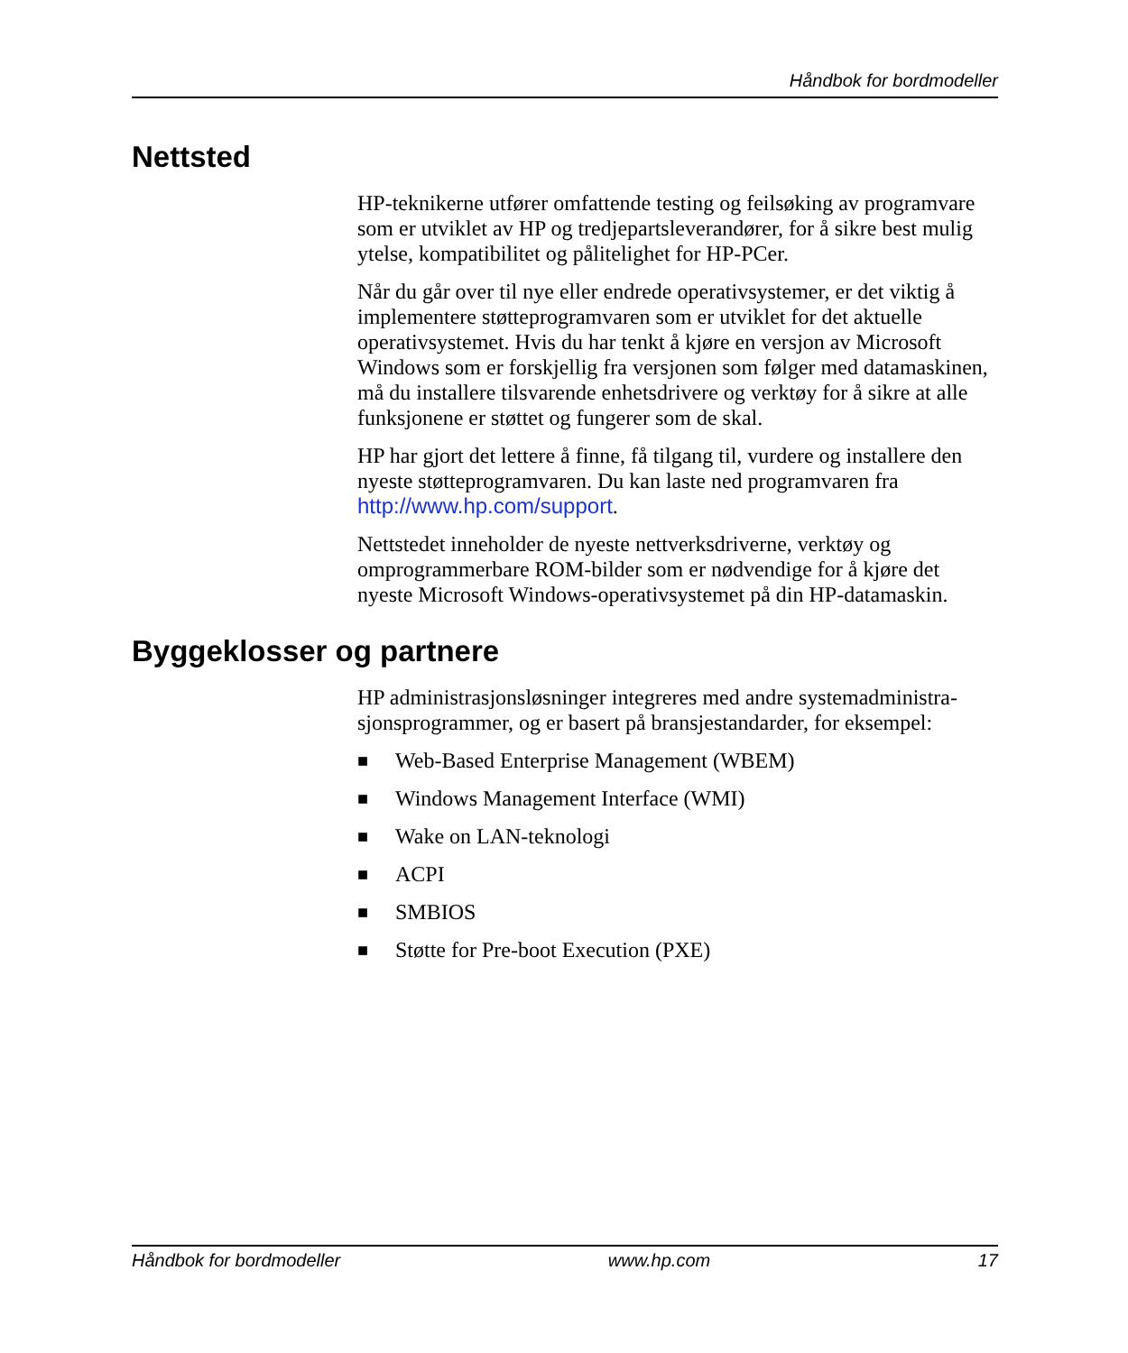Håndbok for bordmodeller
Nettsted
HP-teknikerne utfører omfattende testing og feilsøking av programvare som er utviklet av HP og tredjepartsleverandører, for å sikre best mulig ytelse, kompatibilitet og pålitelighet for HP-PCer.
Når du går over til nye eller endrede operativsystemer, er det viktig å implementere støtteprogramvaren som er utviklet for det aktuelle operativsystemet. Hvis du har tenkt å kjøre en versjon av Microsoft Windows som er forskjellig fra versjonen som følger med datamaskinen, må du installere tilsvarende enhetsdrivere og verktøy for å sikre at alle funksjonene er støttet og fungerer som de skal.
HP har gjort det lettere å finne, få tilgang til, vurdere og installere den nyeste støtteprogramvaren. Du kan laste ned programvaren fra http://www.hp.com/support.
Nettstedet inneholder de nyeste nettverksdriverne, verktøy og omprogrammerbare ROM-bilder som er nødvendige for å kjøre det nyeste Microsoft Windows-operativsystemet på din HP-datamaskin.
Byggeklosser og partnere
HP administrasjonsløsninger integreres med andre systemadministra-sjonsprogrammer, og er basert på bransjestandarder, for eksempel:
■ Web-Based Enterprise Management (WBEM)
■ Windows Management Interface (WMI)
■ Wake on LAN-teknologi
■ ACPI
■ SMBIOS
■ Støtte for Pre-boot Execution (PXE)
Håndbok for bordmodeller www.hp.com 17